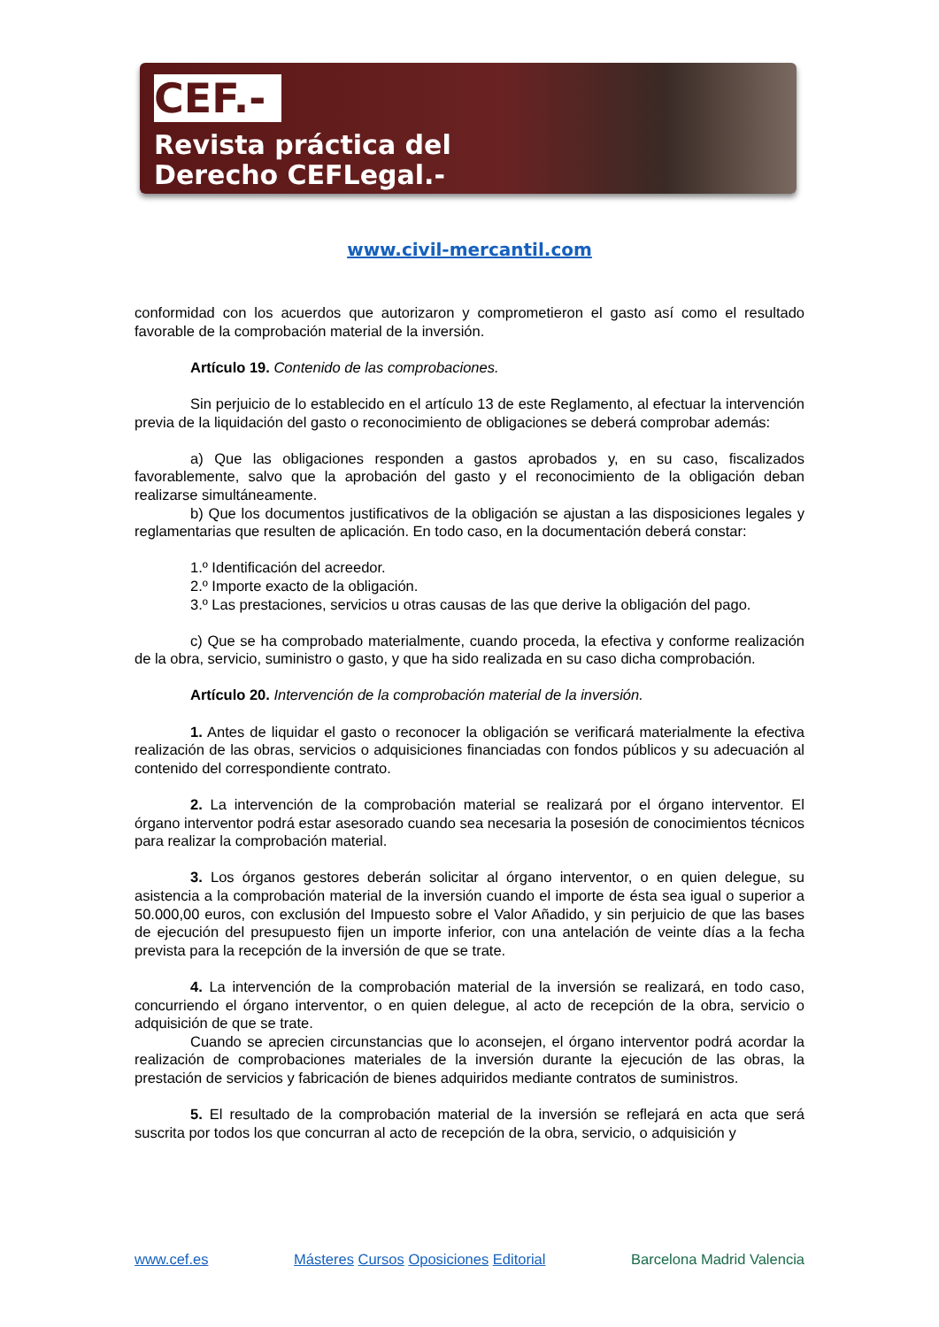CEF.-
Revista práctica del
Derecho CEFLegal.-
www.civil-mercantil.com
conformidad con los acuerdos que autorizaron y comprometieron el gasto así como el resultado favorable de la comprobación material de la inversión.
Artículo 19. Contenido de las comprobaciones.
Sin perjuicio de lo establecido en el artículo 13 de este Reglamento, al efectuar la intervención previa de la liquidación del gasto o reconocimiento de obligaciones se deberá comprobar además:
a) Que las obligaciones responden a gastos aprobados y, en su caso, fiscalizados favorablemente, salvo que la aprobación del gasto y el reconocimiento de la obligación deban realizarse simultáneamente.
b) Que los documentos justificativos de la obligación se ajustan a las disposiciones legales y reglamentarias que resulten de aplicación. En todo caso, en la documentación deberá constar:
1.º Identificación del acreedor.
2.º Importe exacto de la obligación.
3.º Las prestaciones, servicios u otras causas de las que derive la obligación del pago.
c) Que se ha comprobado materialmente, cuando proceda, la efectiva y conforme realización de la obra, servicio, suministro o gasto, y que ha sido realizada en su caso dicha comprobación.
Artículo 20. Intervención de la comprobación material de la inversión.
1. Antes de liquidar el gasto o reconocer la obligación se verificará materialmente la efectiva realización de las obras, servicios o adquisiciones financiadas con fondos públicos y su adecuación al contenido del correspondiente contrato.
2. La intervención de la comprobación material se realizará por el órgano interventor. El órgano interventor podrá estar asesorado cuando sea necesaria la posesión de conocimientos técnicos para realizar la comprobación material.
3. Los órganos gestores deberán solicitar al órgano interventor, o en quien delegue, su asistencia a la comprobación material de la inversión cuando el importe de ésta sea igual o superior a 50.000,00 euros, con exclusión del Impuesto sobre el Valor Añadido, y sin perjuicio de que las bases de ejecución del presupuesto fijen un importe inferior, con una antelación de veinte días a la fecha prevista para la recepción de la inversión de que se trate.
4. La intervención de la comprobación material de la inversión se realizará, en todo caso, concurriendo el órgano interventor, o en quien delegue, al acto de recepción de la obra, servicio o adquisición de que se trate.
Cuando se aprecien circunstancias que lo aconsejen, el órgano interventor podrá acordar la realización de comprobaciones materiales de la inversión durante la ejecución de las obras, la prestación de servicios y fabricación de bienes adquiridos mediante contratos de suministros.
5. El resultado de la comprobación material de la inversión se reflejará en acta que será suscrita por todos los que concurran al acto de recepción de la obra, servicio, o adquisición y
www.cef.es Másteres Cursos Oposiciones Editorial Barcelona Madrid Valencia